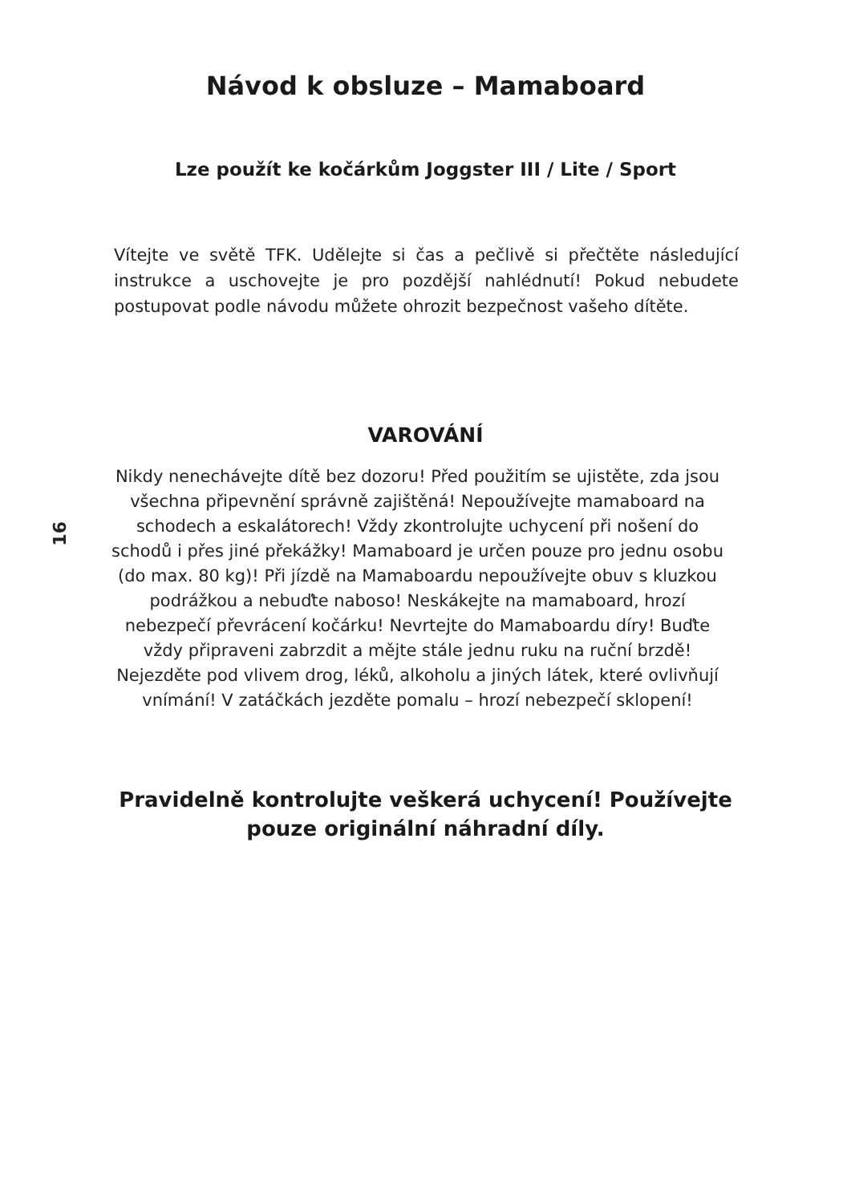Návod k obsluze – Mamaboard
Lze použít ke kočárkům Joggster III / Lite / Sport
Vítejte ve světě TFK. Udělejte si čas a pečlivě si přečtěte následující instrukce a uschovejte je pro pozdější nahlédnutí! Pokud nebudete postupovat podle návodu můžete ohrozit bezpečnost vašeho dítěte.
VAROVÁNÍ
16
Nikdy nenechávejte dítě bez dozoru! Před použitím se ujistěte, zda jsou všechna připevnění správně zajištěná! Nepoužívejte mamaboard na schodech a eskalátorech! Vždy zkontrolujte uchycení při nošení do schodů i přes jiné překážky! Mamaboard je určen pouze pro jednu osobu (do max. 80 kg)! Při jízdě na Mamaboardu nepoužívejte obuv s kluzkou podrážkou a nebuďte naboso! Neskákejte na mamaboard, hrozí nebezpečí převrácení kočárku! Nevrtejte do Mamaboardu díry! Buďte vždy připraveni zabrzdit a mějte stále jednu ruku na ruční brzdě! Nejezděte pod vlivem drog, léků, alkoholu a jiných látek, které ovlivňují vnímání! V zatáčkách jezděte pomalu – hrozí nebezpečí sklopení!
Pravidelně kontrolujte veškerá uchycení! Používejte pouze originální náhradní díly.